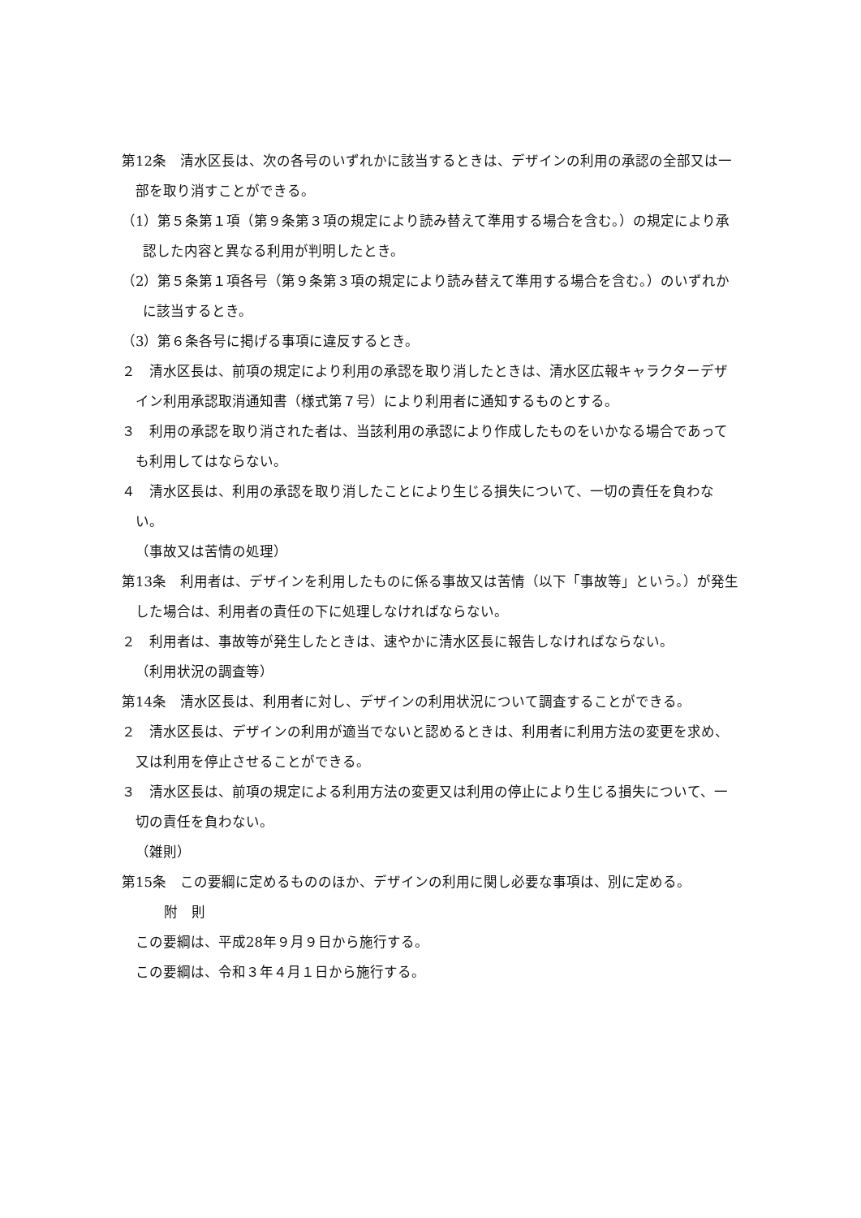第12条　清水区長は、次の各号のいずれかに該当するときは、デザインの利用の承認の全部又は一部を取り消すことができる。
（1）第５条第１項（第９条第３項の規定により読み替えて準用する場合を含む。）の規定により承認した内容と異なる利用が判明したとき。
（2）第５条第１項各号（第９条第３項の規定により読み替えて準用する場合を含む。）のいずれかに該当するとき。
（3）第６条各号に掲げる事項に違反するとき。
２　清水区長は、前項の規定により利用の承認を取り消したときは、清水区広報キャラクターデザイン利用承認取消通知書（様式第７号）により利用者に通知するものとする。
３　利用の承認を取り消された者は、当該利用の承認により作成したものをいかなる場合であっても利用してはならない。
４　清水区長は、利用の承認を取り消したことにより生じる損失について、一切の責任を負わない。
（事故又は苦情の処理）
第13条　利用者は、デザインを利用したものに係る事故又は苦情（以下「事故等」という。）が発生した場合は、利用者の責任の下に処理しなければならない。
２　利用者は、事故等が発生したときは、速やかに清水区長に報告しなければならない。
（利用状況の調査等）
第14条　清水区長は、利用者に対し、デザインの利用状況について調査することができる。
２　清水区長は、デザインの利用が適当でないと認めるときは、利用者に利用方法の変更を求め、又は利用を停止させることができる。
３　清水区長は、前項の規定による利用方法の変更又は利用の停止により生じる損失について、一切の責任を負わない。
（雑則）
第15条　この要綱に定めるもののほか、デザインの利用に関し必要な事項は、別に定める。
附　則
この要綱は、平成28年９月９日から施行する。
この要綱は、令和３年４月１日から施行する。